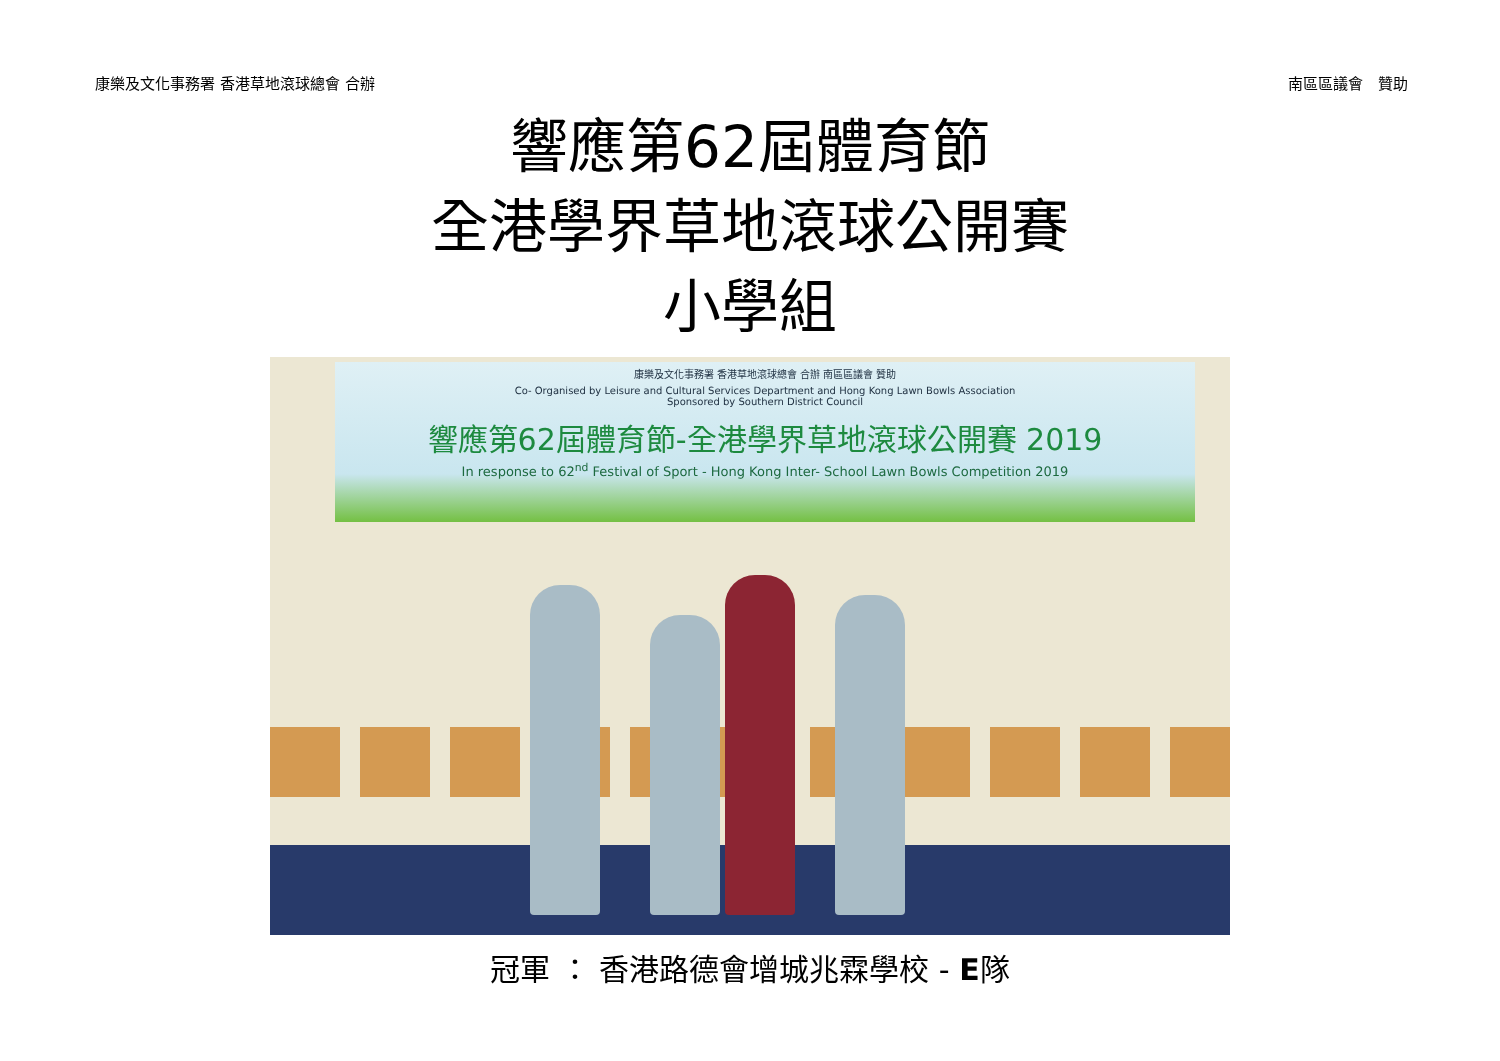康樂及文化事務署 香港草地滾球總會 合辦 南區區議會　贊助
響應第62屆體育節
全港學界草地滾球公開賽
小學組
康樂及文化事務署 香港草地滾球總會 合辦 南區區議會 贊助
Co- Organised by Leisure and Cultural Services Department and Hong Kong Lawn Bowls Association
Sponsored by Southern District Council
響應第62屆體育節-全港學界草地滾球公開賽 2019
In response to 62<sup>nd</sup> Festival of Sport - Hong Kong Inter- School Lawn Bowls Competition 2019
冠軍 ： 香港路德會增城兆霖學校 - E隊